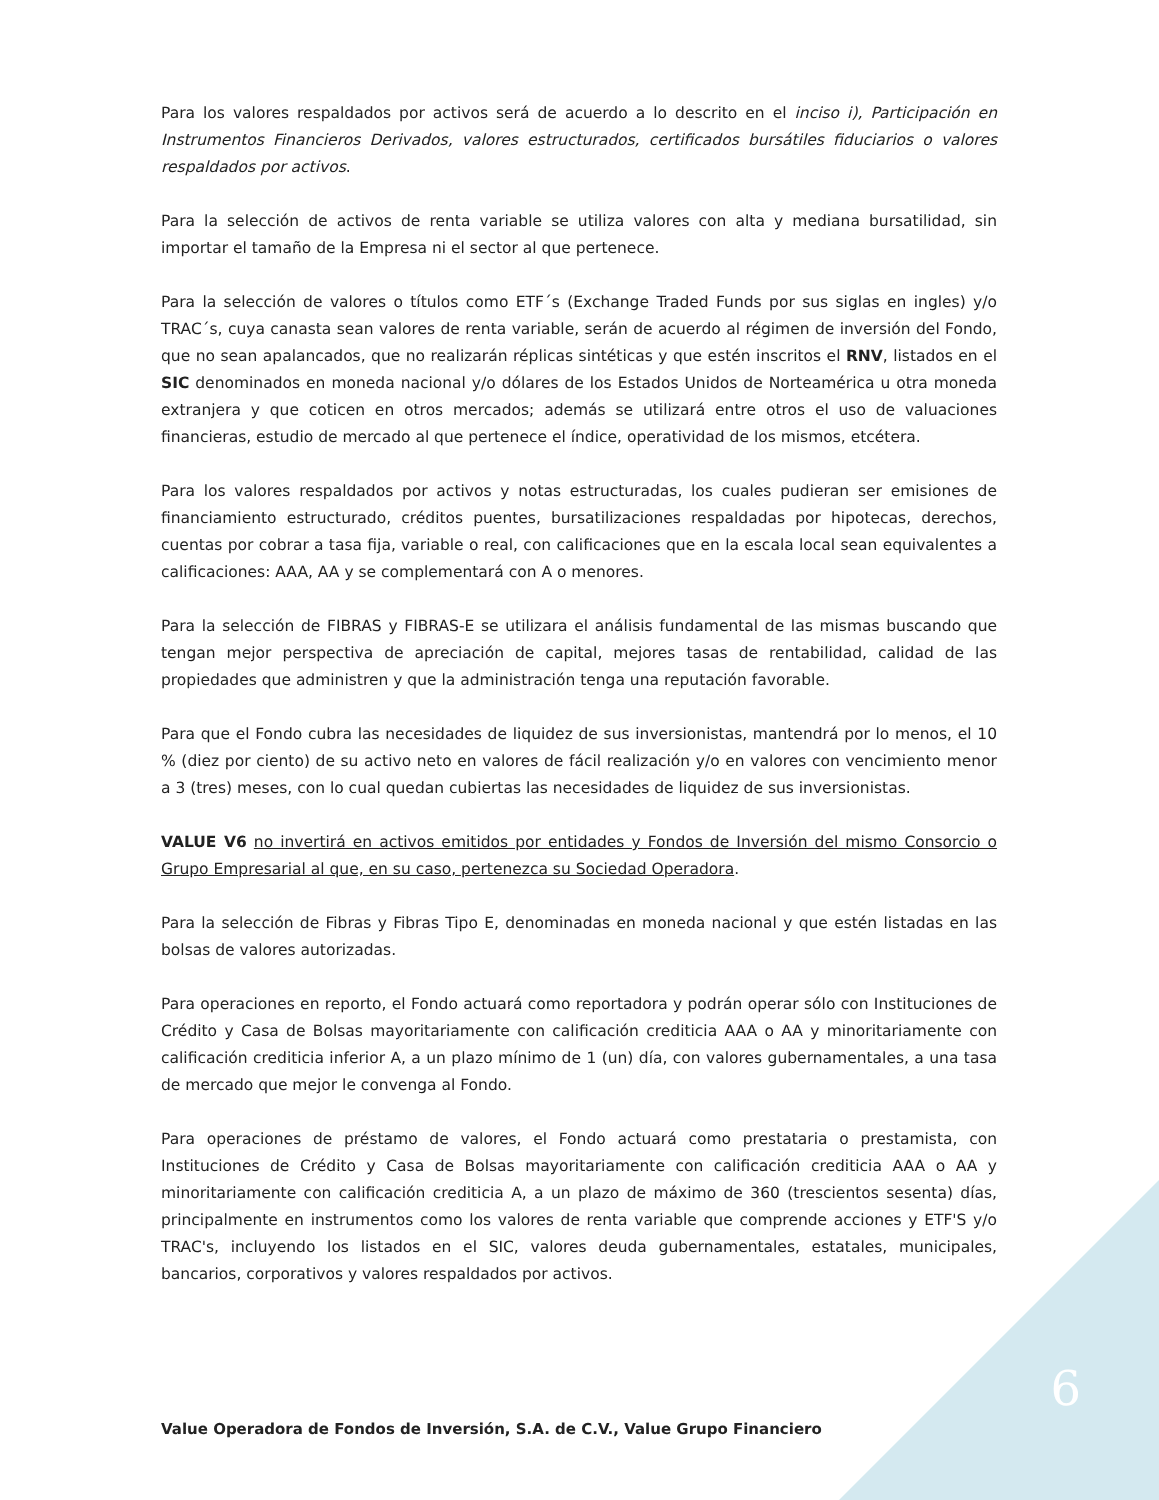Para los valores respaldados por activos será de acuerdo a lo descrito en el inciso i), Participación en Instrumentos Financieros Derivados, valores estructurados, certificados bursátiles fiduciarios o valores respaldados por activos.
Para la selección de activos de renta variable se utiliza valores con alta y mediana bursatilidad, sin importar el tamaño de la Empresa ni el sector al que pertenece.
Para la selección de valores o títulos como ETF´s (Exchange Traded Funds por sus siglas en ingles) y/o TRAC´s, cuya canasta sean valores de renta variable, serán de acuerdo al régimen de inversión del Fondo, que no sean apalancados, que no realizarán réplicas sintéticas y que estén inscritos el RNV, listados en el SIC denominados en moneda nacional y/o dólares de los Estados Unidos de Norteamérica u otra moneda extranjera y que coticen en otros mercados; además se utilizará entre otros el uso de valuaciones financieras, estudio de mercado al que pertenece el índice, operatividad de los mismos, etcétera.
Para los valores respaldados por activos y notas estructuradas, los cuales pudieran ser emisiones de financiamiento estructurado, créditos puentes, bursatilizaciones respaldadas por hipotecas, derechos, cuentas por cobrar a tasa fija, variable o real, con calificaciones que en la escala local sean equivalentes a calificaciones: AAA, AA y se complementará con A o menores.
Para la selección de FIBRAS y FIBRAS-E se utilizara el análisis fundamental de las mismas buscando que tengan mejor perspectiva de apreciación de capital, mejores tasas de rentabilidad, calidad de las propiedades que administren y que la administración tenga una reputación favorable.
Para que el Fondo cubra las necesidades de liquidez de sus inversionistas, mantendrá por lo menos, el 10 % (diez por ciento) de su activo neto en valores de fácil realización y/o en valores con vencimiento menor a 3 (tres) meses, con lo cual quedan cubiertas las necesidades de liquidez de sus inversionistas.
VALUE V6 no invertirá en activos emitidos por entidades y Fondos de Inversión del mismo Consorcio o Grupo Empresarial al que, en su caso, pertenezca su Sociedad Operadora.
Para la selección de Fibras y Fibras Tipo E, denominadas en moneda nacional y que estén listadas en las bolsas de valores autorizadas.
Para operaciones en reporto, el Fondo actuará como reportadora y podrán operar sólo con Instituciones de Crédito y Casa de Bolsas mayoritariamente con calificación crediticia AAA o AA y minoritariamente con calificación crediticia inferior A, a un plazo mínimo de 1 (un) día, con valores gubernamentales, a una tasa de mercado que mejor le convenga al Fondo.
Para operaciones de préstamo de valores, el Fondo actuará como prestataria o prestamista, con Instituciones de Crédito y Casa de Bolsas mayoritariamente con calificación crediticia AAA o AA y minoritariamente con calificación crediticia A, a un plazo de máximo de 360 (trescientos sesenta) días, principalmente en instrumentos como los valores de renta variable que comprende acciones y ETF'S y/o TRAC's, incluyendo los listados en el SIC, valores deuda gubernamentales, estatales, municipales, bancarios, corporativos y valores respaldados por activos.
Value Operadora de Fondos de Inversión, S.A. de C.V., Value Grupo Financiero
6